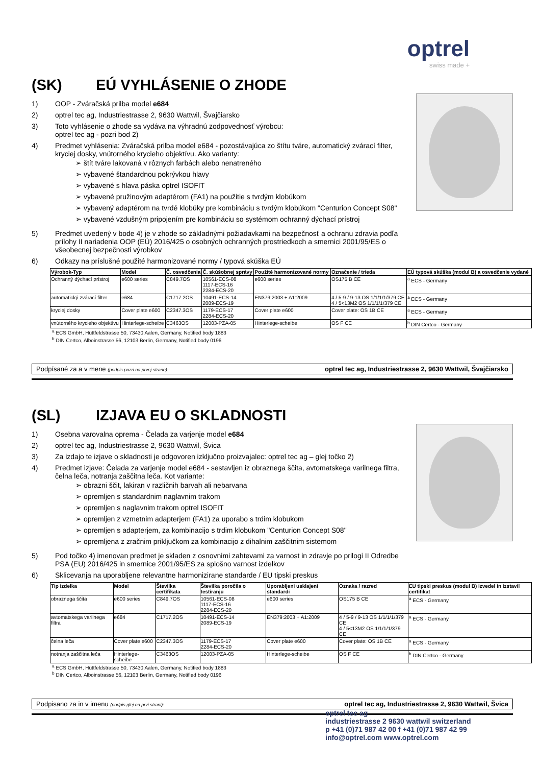optrel
swiss made +
(SK) EÚ VYHLÁSENIE O ZHODE
1) OOP - Zváračská prilba model e684
2) optrel tec ag, Industriestrasse 2, 9630 Wattwil, Švajčiarsko
3) Toto vyhlásenie o zhode sa vydáva na výhradnú zodpovednosť výrobcu:
optrel tec ag - pozri bod 2)
4) Predmet vyhlásenia: Zváračská prilba model e684 - pozostávajúca zo štítu tváre, automatický zvárací filter, kryciej dosky, vnútorného krycieho objektívu. Ako varianty:
➢ štít tváre lakovaná v rôznych farbách alebo nenatreného
➢ vybavené štandardnou pokrývkou hlavy
➢ vybavené s hlava páska optrel ISOFIT
➢ vybavené pružinovým adaptérom (FA1) na použitie s tvrdým klobúkom
➢ vybavený adaptérom na tvrdé klobúky pre kombináciu s tvrdým klobúkom "Centurion Concept S08"
➢ vybavené vzdušným pripojením pre kombináciu so systémom ochranný dýchací prístroj
5) Predmet uvedený v bode 4) je v zhode so základnými požiadavkami na bezpečnosť a ochranu zdravia podľa prílohy II nariadenia OOP (EÚ) 2016/425 o osobných ochranných prostriedkoch a smernici 2001/95/ES o všeobecnej bezpečnosti výrobkov
6) Odkazy na príslušné použité harmonizované normy / typová skúška EÚ
| Výrobok-Typ | Model | Č. osvedčenia | Č. skúšobnej správy | Použité harmonizované normy | Označenie / trieda | EÚ typová skúška (modul B) a osvedčenie vydané |
| --- | --- | --- | --- | --- | --- | --- |
| Ochranný dýchací prístroj | e600 series | C849.7OS | 10561-ECS-08 1117-ECS-16 2284-ECS-20 | e600 series | OS175 B CE | <sup>a</sup> ECS - Germany |
| automatický zvárací filter | e684 | C1717.2OS | 10491-ECS-14 2089-ECS-19 | EN379:2003 + A1:2009 | 4 / 5-9 / 9-13 OS 1/1/1/1/379 CE 4 / 5<13M2 OS 1/1/1/1/379 CE | <sup>a</sup> ECS - Germany |
| kryciej dosky | Cover plate e600 | C2347.3OS | 1179-ECS-17 2284-ECS-20 | Cover plate e600 | Cover plate: OS 1B CE | <sup>a</sup> ECS - Germany |
| vnútorného krycieho objektívu | Hinterlege-scheibe | C3463OS | 12003-PZA-05 | Hinterlege-scheibe | OS F CE | <sup>b</sup> DIN Certco - Germany |
<sup>a</sup> ECS GmbH, Hüttfeldstrasse 50, 73430 Aalen, Germany, Notified body 1883
<sup>b</sup> DIN Certco, Alboinstrasse 56, 12103 Berlin, Germany, Notified body 0196
Podpísané za a v mene (podpis pozri na prvej strane): optrel tec ag, Industriestrasse 2, 9630 Wattwil, Švajčiarsko
(SL) IZJAVA EU O SKLADNOSTI
1) Osebna varovalna oprema - Čelada za varjenje model e684
2) optrel tec ag, Industriestrasse 2, 9630 Wattwil, Švica
3) Za izdajo te izjave o skladnosti je odgovoren izključno proizvajalec: optrel tec ag – glej točko 2)
4) Predmet izjave: Čelada za varjenje model e684 - sestavljen iz obraznega ščita, avtomatskega varilnega filtra, čelna leča, notranja zaščitna leča. Kot variante:
➢ obrazni ščit, lakiran v različnih barvah ali nebarvana
➢ opremljen s standardnim naglavnim trakom
➢ opremljen s naglavnim trakom optrel ISOFIT
➢ opremljen z vzmetnim adapterjem (FA1) za uporabo s trdim klobukom
➢ opremljen s adapterjem, za kombinacijo s trdim klobukom "Centurion Concept S08"
➢ opremljena z zračnim priključkom za kombinacijo z dihalnim zaščitnim sistemom
5) Pod točko 4) imenovan predmet je skladen z osnovnimi zahtevami za varnost in zdravje po prilogi II Odredbe PSA (EU) 2016/425 in smernice 2001/95/ES za splošno varnost izdelkov
6) Sklicevanja na uporabljene relevantne harmonizirane standarde / EU tipski preskus
| Tip izdelka | Model | Številka certifikata | Številka poročila o testiranju | Uporabljeni usklajeni standardi | Oznaka / razred | EU tipski preskus (modul B) izvedel in izstavil certifikat |
| --- | --- | --- | --- | --- | --- | --- |
| obraznega ščita | e600 series | C849.7OS | 10561-ECS-08 1117-ECS-16 2284-ECS-20 | e600 series | OS175 B CE | <sup>a</sup> ECS - Germany |
| avtomatskega varilnega filtra | e684 | C1717.2OS | 10491-ECS-14 2089-ECS-19 | EN379:2003 + A1:2009 | 4 / 5-9 / 9-13 OS 1/1/1/1/379 CE 4 / 5<13M2 OS 1/1/1/1/379 CE | <sup>a</sup> ECS - Germany |
| čelna leča | Cover plate e600 | C2347.3OS | 1179-ECS-17 2284-ECS-20 | Cover plate e600 | Cover plate: OS 1B CE | <sup>a</sup> ECS - Germany |
| notranja zaščitna leča | Hinterlege-scheibe | C3463OS | 12003-PZA-05 | Hinterlege-scheibe | OS F CE | <sup>b</sup> DIN Certco - Germany |
<sup>a</sup> ECS GmbH, Hüttfeldstrasse 50, 73430 Aalen, Germany, Notified body 1883
<sup>b</sup> DIN Certco, Alboinstrasse 56, 12103 Berlin, Germany, Notified body 0196
Podpisano za in v imenu (podpis glej na prvi strani): optrel tec ag, Industriestrasse 2, 9630 Wattwil, Švica
optrel tec ag
industriestrasse 2 9630 wattwil switzerland
p +41 (0)71 987 42 00 f +41 (0)71 987 42 99
info@optrel.com www.optrel.com